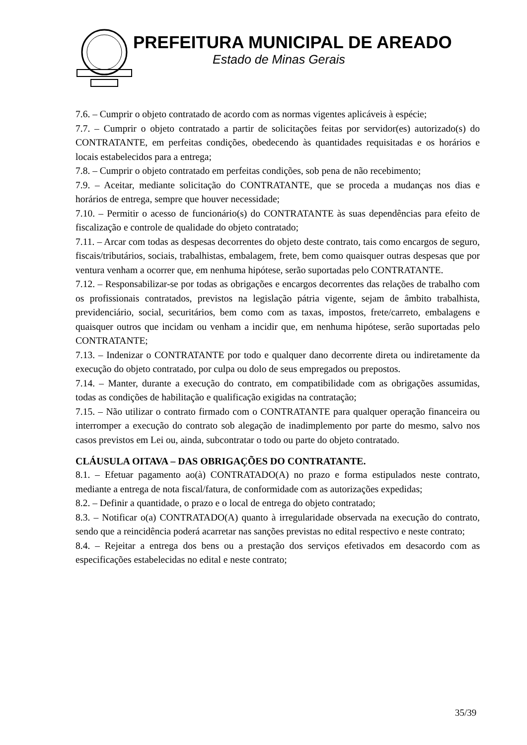PREFEITURA MUNICIPAL DE AREADO
Estado de Minas Gerais
7.6. – Cumprir o objeto contratado de acordo com as normas vigentes aplicáveis à espécie;
7.7. – Cumprir o objeto contratado a partir de solicitações feitas por servidor(es) autorizado(s) do CONTRATANTE, em perfeitas condições, obedecendo às quantidades requisitadas e os horários e locais estabelecidos para a entrega;
7.8. – Cumprir o objeto contratado em perfeitas condições, sob pena de não recebimento;
7.9. – Aceitar, mediante solicitação do CONTRATANTE, que se proceda a mudanças nos dias e horários de entrega, sempre que houver necessidade;
7.10. – Permitir o acesso de funcionário(s) do CONTRATANTE às suas dependências para efeito de fiscalização e controle de qualidade do objeto contratado;
7.11. – Arcar com todas as despesas decorrentes do objeto deste contrato, tais como encargos de seguro, fiscais/tributários, sociais, trabalhistas, embalagem, frete, bem como quaisquer outras despesas que por ventura venham a ocorrer que, em nenhuma hipótese, serão suportadas pelo CONTRATANTE.
7.12. – Responsabilizar-se por todas as obrigações e encargos decorrentes das relações de trabalho com os profissionais contratados, previstos na legislação pátria vigente, sejam de âmbito trabalhista, previdenciário, social, securitários, bem como com as taxas, impostos, frete/carreto, embalagens e quaisquer outros que incidam ou venham a incidir que, em nenhuma hipótese, serão suportadas pelo CONTRATANTE;
7.13. – Indenizar o CONTRATANTE por todo e qualquer dano decorrente direta ou indiretamente da execução do objeto contratado, por culpa ou dolo de seus empregados ou prepostos.
7.14. – Manter, durante a execução do contrato, em compatibilidade com as obrigações assumidas, todas as condições de habilitação e qualificação exigidas na contratação;
7.15. – Não utilizar o contrato firmado com o CONTRATANTE para qualquer operação financeira ou interromper a execução do contrato sob alegação de inadimplemento por parte do mesmo, salvo nos casos previstos em Lei ou, ainda, subcontratar o todo ou parte do objeto contratado.
CLÁUSULA OITAVA – DAS OBRIGAÇÕES DO CONTRATANTE.
8.1. – Efetuar pagamento ao(à) CONTRATADO(A) no prazo e forma estipulados neste contrato, mediante a entrega de nota fiscal/fatura, de conformidade com as autorizações expedidas;
8.2. – Definir a quantidade, o prazo e o local de entrega do objeto contratado;
8.3. – Notificar o(a) CONTRATADO(A) quanto à irregularidade observada na execução do contrato, sendo que a reincidência poderá acarretar nas sanções previstas no edital respectivo e neste contrato;
8.4. – Rejeitar a entrega dos bens ou a prestação dos serviços efetivados em desacordo com as especificações estabelecidas no edital e neste contrato;
35/39